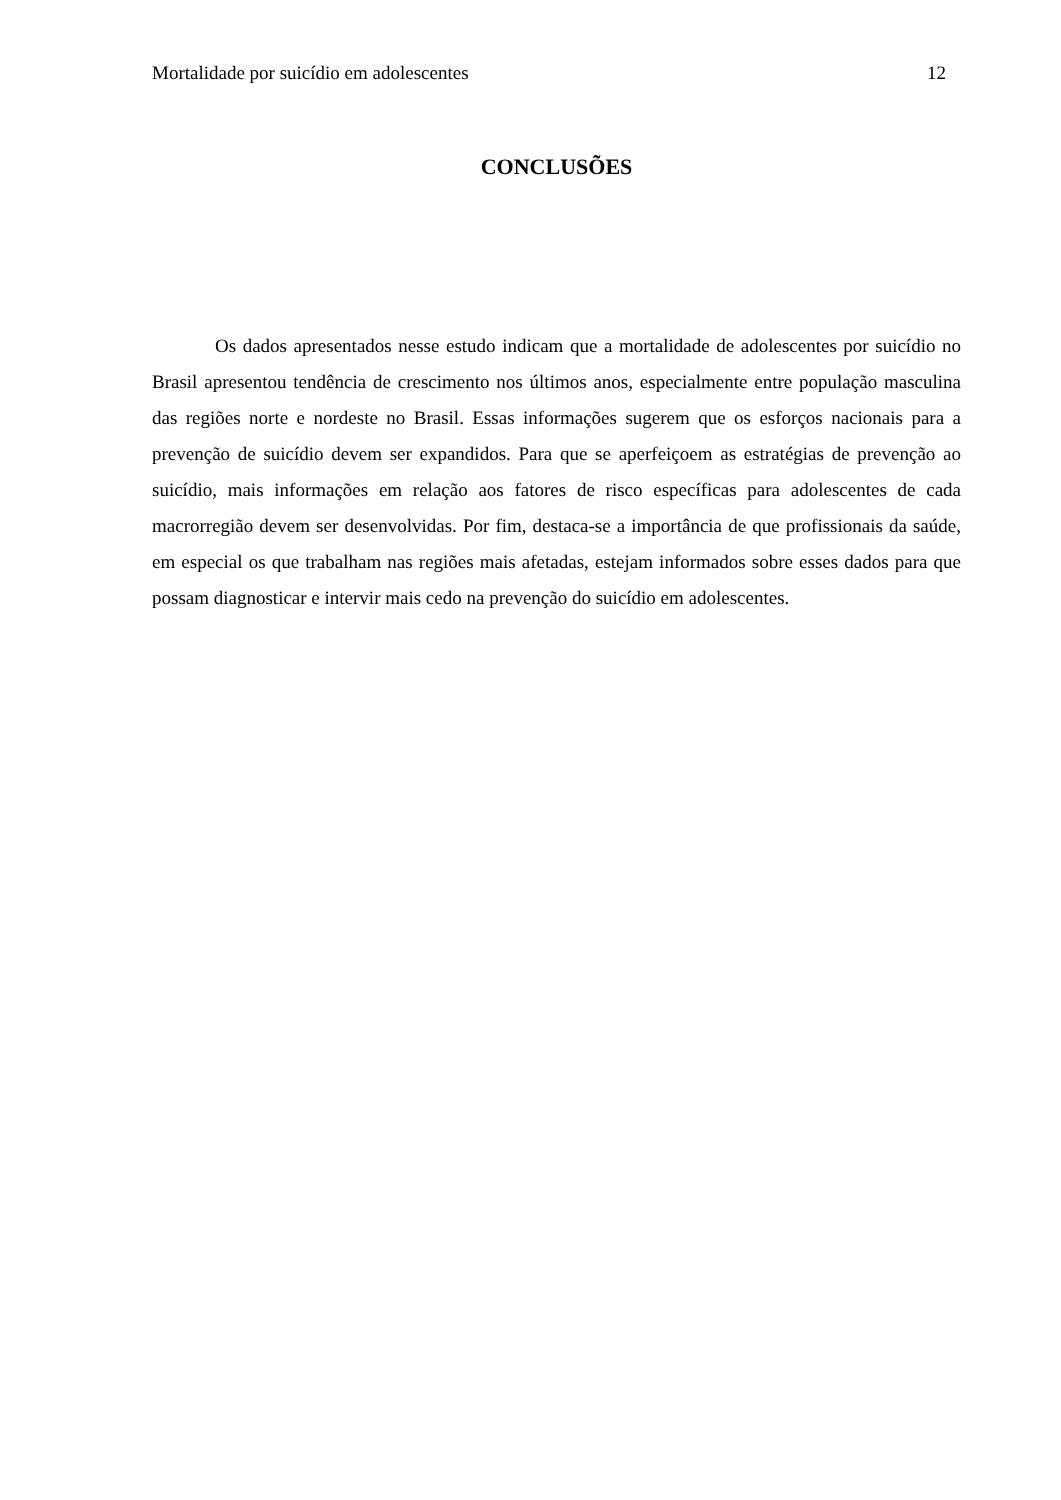Mortalidade por suicídio em adolescentes 12
CONCLUSÕES
Os dados apresentados nesse estudo indicam que a mortalidade de adolescentes por suicídio no Brasil apresentou tendência de crescimento nos últimos anos, especialmente entre população masculina das regiões norte e nordeste no Brasil. Essas informações sugerem que os esforços nacionais para a prevenção de suicídio devem ser expandidos. Para que se aperfeiçoem as estratégias de prevenção ao suicídio, mais informações em relação aos fatores de risco específicas para adolescentes de cada macrorregião devem ser desenvolvidas. Por fim, destaca-se a importância de que profissionais da saúde, em especial os que trabalham nas regiões mais afetadas, estejam informados sobre esses dados para que possam diagnosticar e intervir mais cedo na prevenção do suicídio em adolescentes.